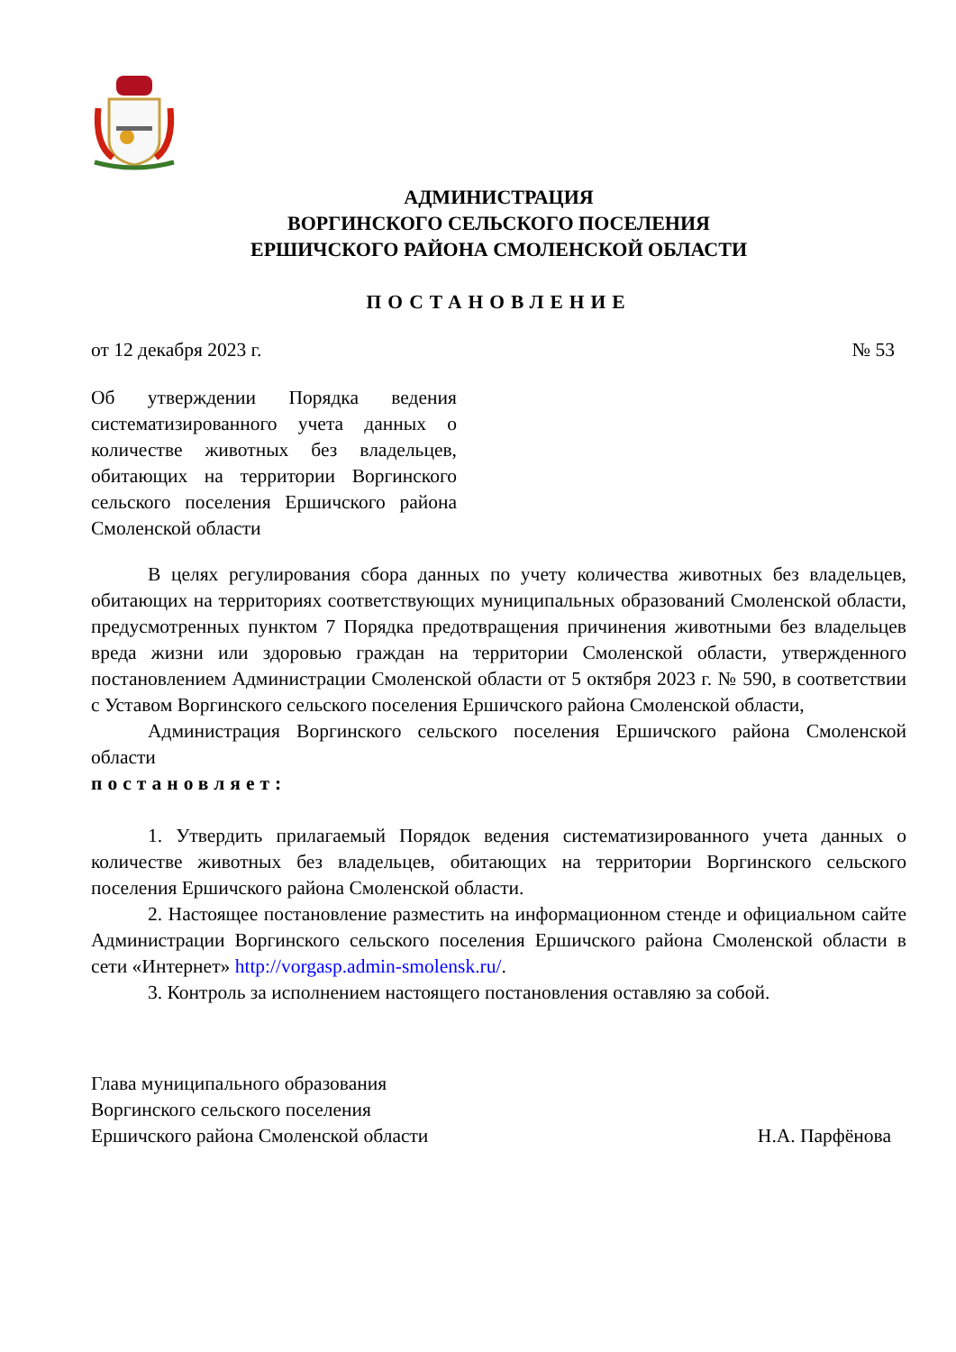АДМИНИСТРАЦИЯ
ВОРГИНСКОГО СЕЛЬСКОГО ПОСЕЛЕНИЯ
ЕРШИЧСКОГО РАЙОНА СМОЛЕНСКОЙ ОБЛАСТИ
ПОСТАНОВЛЕНИЕ
от 12 декабря 2023 г. № 53
Об утверждении Порядка ведения систематизированного учета данных о количестве животных без владельцев, обитающих на территории Воргинского сельского поселения Ершичского района Смоленской области
В целях регулирования сбора данных по учету количества животных без владельцев, обитающих на территориях соответствующих муниципальных образований Смоленской области, предусмотренных пунктом 7 Порядка предотвращения причинения животными без владельцев вреда жизни или здоровью граждан на территории Смоленской области, утвержденного постановлением Администрации Смоленской области от 5 октября 2023 г. № 590, в соответствии с Уставом Воргинского сельского поселения Ершичского района Смоленской области,
Администрация Воргинского сельского поселения Ершичского района Смоленской области
постановляет:
1. Утвердить прилагаемый Порядок ведения систематизированного учета данных о количестве животных без владельцев, обитающих на территории Воргинского сельского поселения Ершичского района Смоленской области.
2. Настоящее постановление разместить на информационном стенде и официальном сайте Администрации Воргинского сельского поселения Ершичского района Смоленской области в сети «Интернет» http://vorgasp.admin-smolensk.ru/.
3. Контроль за исполнением настоящего постановления оставляю за собой.
Глава муниципального образования
Воргинского сельского поселения
Ершичского района Смоленской области Н.А. Парфёнова